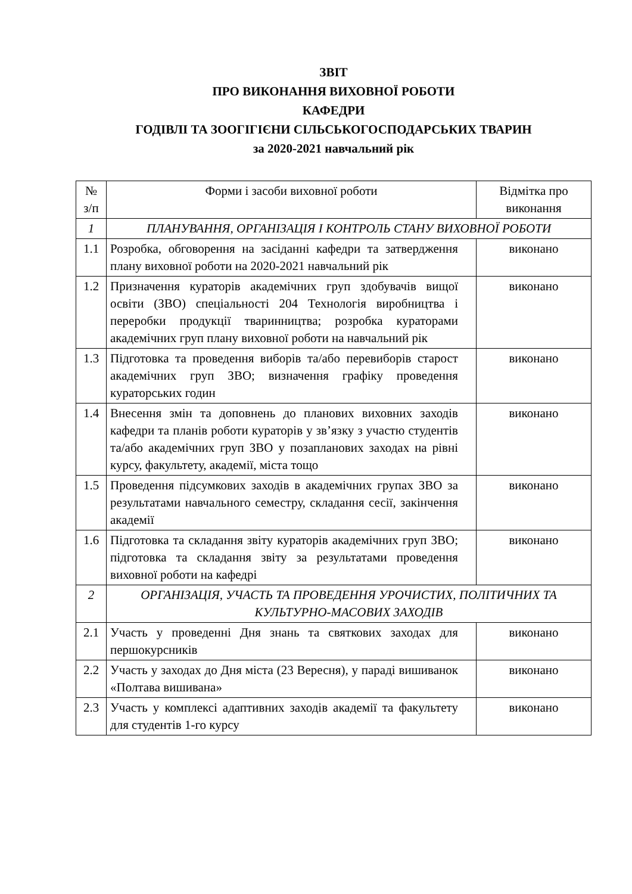ЗВІТ
ПРО ВИКОНАННЯ ВИХОВНОЇ РОБОТИ
КАФЕДРИ
ГОДІВЛІ ТА ЗООГІГІЄНИ СІЛЬСЬКОГОСПОДАРСЬКИХ ТВАРИН
за 2020-2021 навчальний рік
| № з/п | Форми і засоби виховної роботи | Відмітка про виконання |
| --- | --- | --- |
| 1 | ПЛАНУВАННЯ, ОРГАНІЗАЦІЯ І КОНТРОЛЬ СТАНУ ВИХОВНОЇ РОБОТИ | |
| 1.1 | Розробка, обговорення на засіданні кафедри та затвердження плану виховної роботи на 2020-2021 навчальний рік | виконано |
| 1.2 | Призначення кураторів академічних груп здобувачів вищої освіти (ЗВО) спеціальності 204 Технологія виробництва і переробки продукції тваринництва; розробка кураторами академічних груп плану виховної роботи на навчальний рік | виконано |
| 1.3 | Підготовка та проведення виборів та/або перевиборів старост академічних груп ЗВО; визначення графіку проведення кураторських годин | виконано |
| 1.4 | Внесення змін та доповнень до планових виховних заходів кафедри та планів роботи кураторів у зв’язку з участю студентів та/або академічних груп ЗВО у позапланових заходах на рівні курсу, факультету, академії, міста тощо | виконано |
| 1.5 | Проведення підсумкових заходів в академічних групах ЗВО за результатами навчального семестру, складання сесії, закінчення академії | виконано |
| 1.6 | Підготовка та складання звіту кураторів академічних груп ЗВО; підготовка та складання звіту за результатами проведення виховної роботи на кафедрі | виконано |
| 2 | ОРГАНІЗАЦІЯ, УЧАСТЬ ТА ПРОВЕДЕННЯ УРОЧИСТИХ, ПОЛІТИЧНИХ ТА КУЛЬТУРНО-МАСОВИХ ЗАХОДІВ | |
| 2.1 | Участь у проведенні Дня знань та святкових заходах для першокурсників | виконано |
| 2.2 | Участь у заходах до Дня міста (23 Вересня), у параді вишиванок «Полтава вишивана» | виконано |
| 2.3 | Участь у комплексі адаптивних заходів академії та факультету для студентів 1-го курсу | виконано |